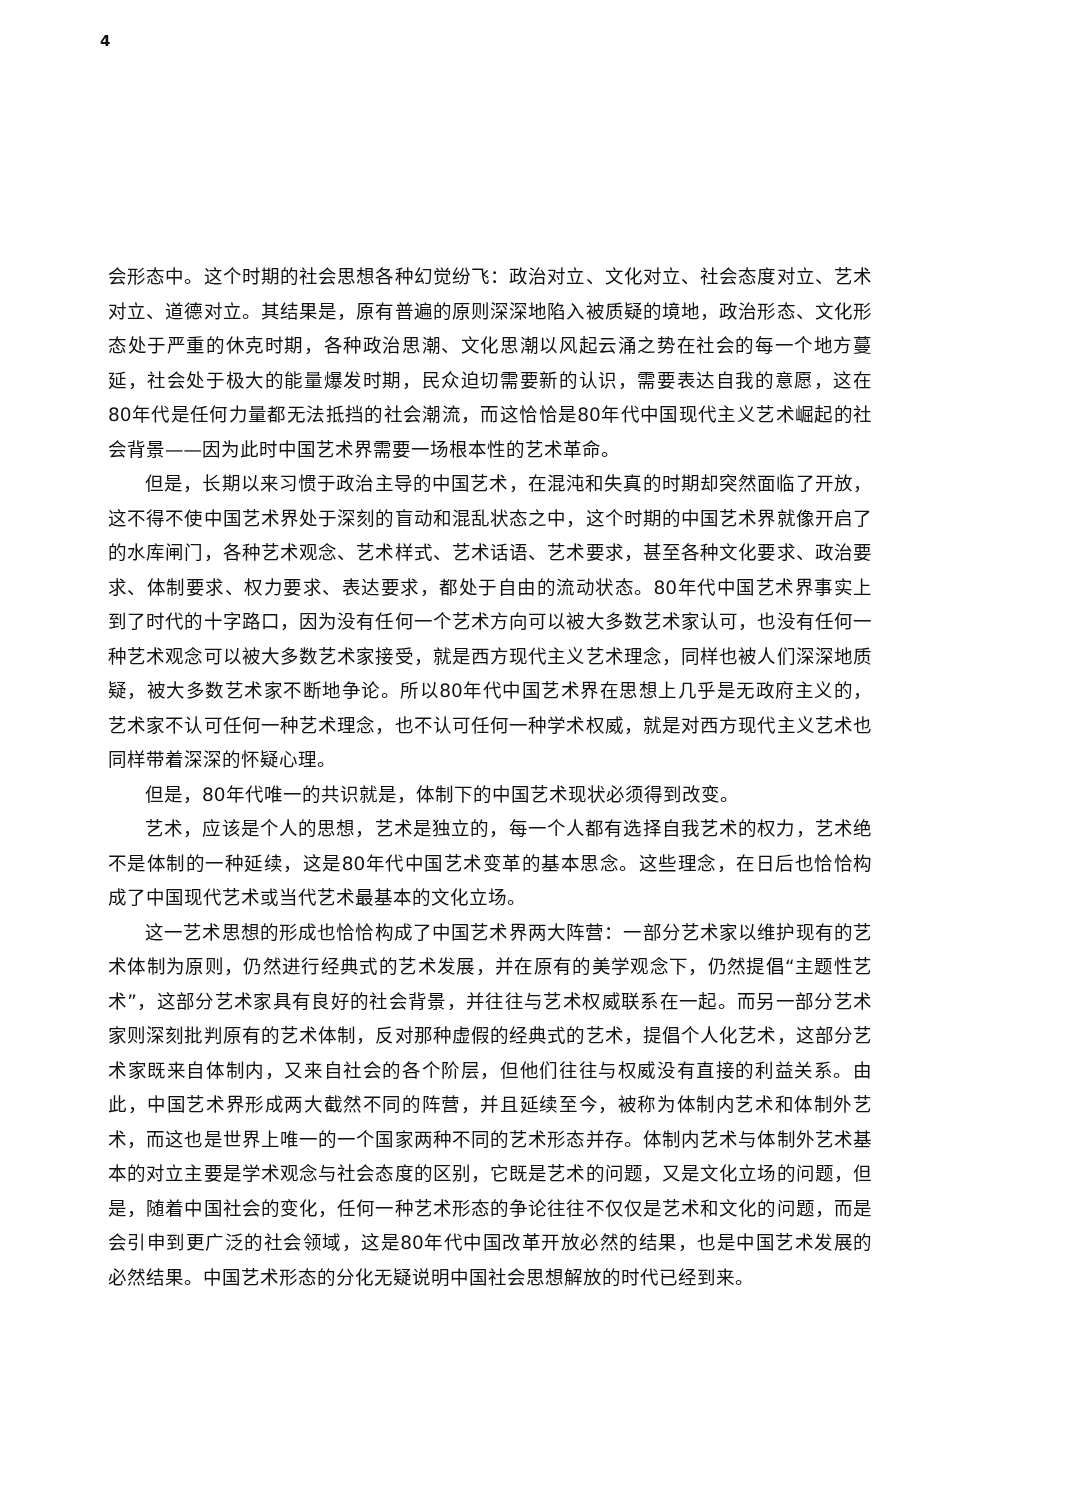4
会形态中。这个时期的社会思想各种幻觉纷飞：政治对立、文化对立、社会态度对立、艺术对立、道德对立。其结果是，原有普遍的原则深深地陷入被质疑的境地，政治形态、文化形态处于严重的休克时期，各种政治思潮、文化思潮以风起云涌之势在社会的每一个地方蔓延，社会处于极大的能量爆发时期，民众迫切需要新的认识，需要表达自我的意愿，这在80年代是任何力量都无法抵挡的社会潮流，而这恰恰是80年代中国现代主义艺术崛起的社会背景——因为此时中国艺术界需要一场根本性的艺术革命。
但是，长期以来习惯于政治主导的中国艺术，在混沌和失真的时期却突然面临了开放，这不得不使中国艺术界处于深刻的盲动和混乱状态之中，这个时期的中国艺术界就像开启了的水库闸门，各种艺术观念、艺术样式、艺术话语、艺术要求，甚至各种文化要求、政治要求、体制要求、权力要求、表达要求，都处于自由的流动状态。80年代中国艺术界事实上到了时代的十字路口，因为没有任何一个艺术方向可以被大多数艺术家认可，也没有任何一种艺术观念可以被大多数艺术家接受，就是西方现代主义艺术理念，同样也被人们深深地质疑，被大多数艺术家不断地争论。所以80年代中国艺术界在思想上几乎是无政府主义的，艺术家不认可任何一种艺术理念，也不认可任何一种学术权威，就是对西方现代主义艺术也同样带着深深的怀疑心理。
但是，80年代唯一的共识就是，体制下的中国艺术现状必须得到改变。
艺术，应该是个人的思想，艺术是独立的，每一个人都有选择自我艺术的权力，艺术绝不是体制的一种延续，这是80年代中国艺术变革的基本思念。这些理念，在日后也恰恰构成了中国现代艺术或当代艺术最基本的文化立场。
这一艺术思想的形成也恰恰构成了中国艺术界两大阵营：一部分艺术家以维护现有的艺术体制为原则，仍然进行经典式的艺术发展，并在原有的美学观念下，仍然提倡“主题性艺术”，这部分艺术家具有良好的社会背景，并往往与艺术权威联系在一起。而另一部分艺术家则深刻批判原有的艺术体制，反对那种虚假的经典式的艺术，提倡个人化艺术，这部分艺术家既来自体制内，又来自社会的各个阶层，但他们往往与权威没有直接的利益关系。由此，中国艺术界形成两大截然不同的阵营，并且延续至今，被称为体制内艺术和体制外艺术，而这也是世界上唯一的一个国家两种不同的艺术形态并存。体制内艺术与体制外艺术基本的对立主要是学术观念与社会态度的区别，它既是艺术的问题，又是文化立场的问题，但是，随着中国社会的变化，任何一种艺术形态的争论往往不仅仅是艺术和文化的问题，而是会引申到更广泛的社会领域，这是80年代中国改革开放必然的结果，也是中国艺术发展的必然结果。中国艺术形态的分化无疑说明中国社会思想解放的时代已经到来。